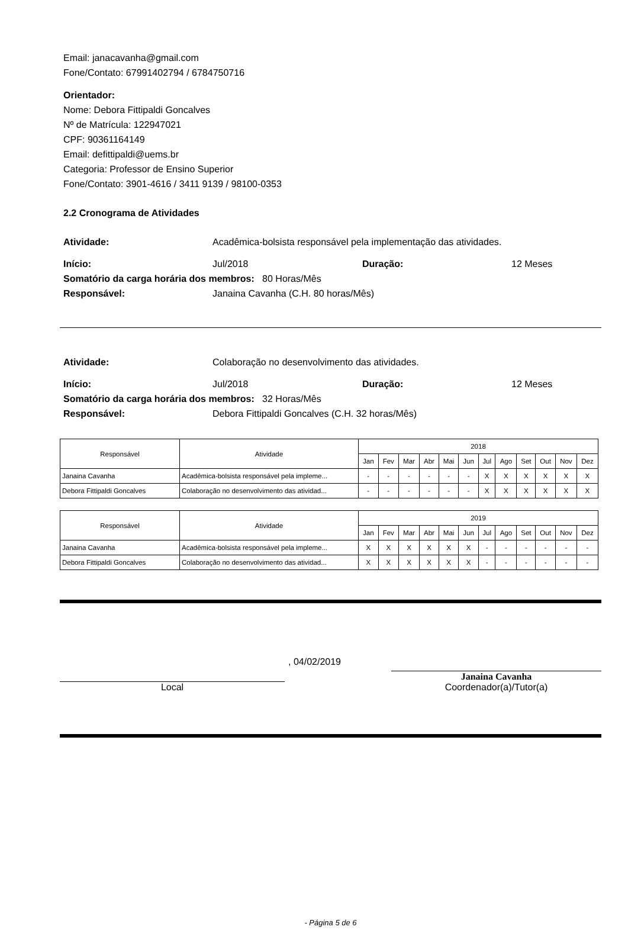Email: janacavanha@gmail.com
Fone/Contato: 67991402794 / 6784750716
Orientador:
Nome: Debora Fittipaldi Goncalves
Nº de Matrícula: 122947021
CPF: 90361164149
Email: defittipaldi@uems.br
Categoria: Professor de Ensino Superior
Fone/Contato: 3901-4616 / 3411 9139 / 98100-0353
2.2 Cronograma de Atividades
Atividade: Acadêmica-bolsista responsável pela implementação das atividades.
Início: Jul/2018 Duração: 12 Meses
Somatório da carga horária dos membros: 80 Horas/Mês
Responsável: Janaina Cavanha (C.H. 80 horas/Mês)
Atividade: Colaboração no desenvolvimento das atividades.
Início: Jul/2018 Duração: 12 Meses
Somatório da carga horária dos membros: 32 Horas/Mês
Responsável: Debora Fittipaldi Goncalves (C.H. 32 horas/Mês)
| Responsável | Atividade | 2018 | | | | | | | | | | | |
| --- | --- | --- | --- | --- | --- | --- | --- | --- | --- | --- | --- | --- | --- |
| | | Jan | Fev | Mar | Abr | Mai | Jun | Jul | Ago | Set | Out | Nov | Dez |
| Janaina Cavanha | Acadêmica-bolsista responsável pela impleme... | - | - | - | - | - | - | X | X | X | X | X | X |
| Debora Fittipaldi Goncalves | Colaboração no desenvolvimento das atividad... | - | - | - | - | - | - | X | X | X | X | X | X |
| Responsável | Atividade | 2019 | | | | | | | | | | | |
| --- | --- | --- | --- | --- | --- | --- | --- | --- | --- | --- | --- | --- | --- |
| | | Jan | Fev | Mar | Abr | Mai | Jun | Jul | Ago | Set | Out | Nov | Dez |
| Janaina Cavanha | Acadêmica-bolsista responsável pela impleme... | X | X | X | X | X | X | - | - | - | - | - | - |
| Debora Fittipaldi Goncalves | Colaboração no desenvolvimento das atividad... | X | X | X | X | X | X | - | - | - | - | - | - |
Local
, 04/02/2019
Janaina Cavanha
Coordenador(a)/Tutor(a)
- Página 5 de 6